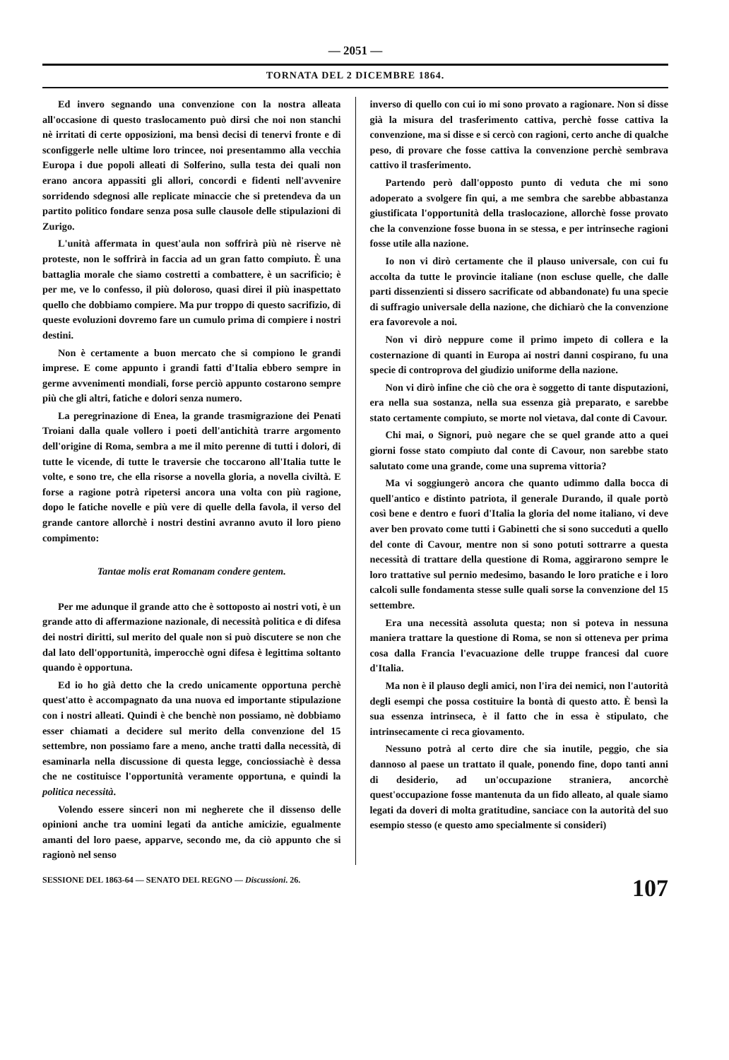— 2051 —
TORNATA DEL 2 DICEMBRE 1864.
Ed invero segnando una convenzione con la nostra alleata all'occasione di questo traslocamento può dirsi che noi non stanchi nè irritati di certe opposizioni, ma bensì decisi di tenervi fronte e di sconfiggerle nelle ultime loro trincee, noi presentammo alla vecchia Europa i due popoli alleati di Solferino, sulla testa dei quali non erano ancora appassiti gli allori, concordi e fidenti nell'avvenire sorridendo sdegnosi alle replicate minaccie che si pretendeva da un partito politico fondare senza posa sulle clausole delle stipulazioni di Zurigo.
L'unità affermata in quest'aula non soffrirà più nè riserve nè proteste, non le soffrirà in faccia ad un gran fatto compiuto. È una battaglia morale che siamo costretti a combattere, è un sacrificio; è per me, ve lo confesso, il più doloroso, quasi direi il più inaspettato quello che dobbiamo compiere. Ma pur troppo di questo sacrifizio, di queste evoluzioni dovremo fare un cumulo prima di compiere i nostri destini.
Non è certamente a buon mercato che si compiono le grandi imprese. E come appunto i grandi fatti d'Italia ebbero sempre in germe avvenimenti mondiali, forse perciò appunto costarono sempre più che gli altri, fatiche e dolori senza numero.
La peregrinazione di Enea, la grande trasmigrazione dei Penati Troiani dalla quale vollero i poeti dell'antichità trarre argomento dell'origine di Roma, sembra a me il mito perenne di tutti i dolori, di tutte le vicende, di tutte le traversie che toccarono all'Italia tutte le volte, e sono tre, che ella risorse a novella gloria, a novella civiltà. E forse a ragione potrà ripetersi ancora una volta con più ragione, dopo le fatiche novelle e più vere di quelle della favola, il verso del grande cantore allorchè i nostri destini avranno avuto il loro pieno compimento:
Tantae molis erat Romanam condere gentem.
Per me adunque il grande atto che è sottoposto ai nostri voti, è un grande atto di affermazione nazionale, di necessità politica e di difesa dei nostri diritti, sul merito del quale non si può discutere se non che dal lato dell'opportunità, imperocchè ogni difesa è legittima soltanto quando è opportuna.
Ed io ho già detto che la credo unicamente opportuna perchè quest'atto è accompagnato da una nuova ed importante stipulazione con i nostri alleati. Quindi è che benchè non possiamo, nè dobbiamo esser chiamati a decidere sul merito della convenzione del 15 settembre, non possiamo fare a meno, anche tratti dalla necessità, di esaminarla nella discussione di questa legge, conciossiachè è dessa che ne costituisce l'opportunità veramente opportuna, e quindi la politica necessità.
Volendo essere sinceri non mi negherete che il dissenso delle opinioni anche tra uomini legati da antiche amicizie, egualmente amanti del loro paese, apparve, secondo me, da ciò appunto che si ragionò nel senso
inverso di quello con cui io mi sono provato a ragionare. Non si disse già la misura del trasferimento cattiva, perchè fosse cattiva la convenzione, ma si disse e si cercò con ragioni, certo anche di qualche peso, di provare che fosse cattiva la convenzione perchè sembrava cattivo il trasferimento.
Partendo però dall'opposto punto di veduta che mi sono adoperato a svolgere fin qui, a me sembra che sarebbe abbastanza giustificata l'opportunità della traslocazione, allorchè fosse provato che la convenzione fosse buona in se stessa, e per intrinseche ragioni fosse utile alla nazione.
Io non vi dirò certamente che il plauso universale, con cui fu accolta da tutte le provincie italiane (non escluse quelle, che dalle parti dissenzienti si dissero sacrificate od abbandonate) fu una specie di suffragio universale della nazione, che dichiarò che la convenzione era favorevole a noi.
Non vi dirò neppure come il primo impeto di collera e la costernazione di quanti in Europa ai nostri danni cospirano, fu una specie di controprova del giudizio uniforme della nazione.
Non vi dirò infine che ciò che ora è soggetto di tante disputazioni, era nella sua sostanza, nella sua essenza già preparato, e sarebbe stato certamente compiuto, se morte nol vietava, dal conte di Cavour.
Chi mai, o Signori, può negare che se quel grande atto a quei giorni fosse stato compiuto dal conte di Cavour, non sarebbe stato salutato come una grande, come una suprema vittoria?
Ma vi soggiungerò ancora che quanto udimmo dalla bocca di quell'antico e distinto patriota, il generale Durando, il quale portò così bene e dentro e fuori d'Italia la gloria del nome italiano, vi deve aver ben provato come tutti i Gabinetti che si sono succeduti a quello del conte di Cavour, mentre non si sono potuti sottrarre a questa necessità di trattare della questione di Roma, aggirarono sempre le loro trattative sul pernio medesimo, basando le loro pratiche e i loro calcoli sulle fondamenta stesse sulle quali sorse la convenzione del 15 settembre.
Era una necessità assoluta questa; non si poteva in nessuna maniera trattare la questione di Roma, se non si otteneva per prima cosa dalla Francia l'evacuazione delle truppe francesi dal cuore d'Italia.
Ma non è il plauso degli amici, non l'ira dei nemici, non l'autorità degli esempi che possa costituire la bontà di questo atto. È bensì la sua essenza intrinseca, è il fatto che in essa è stipulato, che intrinsecamente ci reca giovamento.
Nessuno potrà al certo dire che sia inutile, peggio, che sia dannoso al paese un trattato il quale, ponendo fine, dopo tanti anni di desiderio, ad un'occupazione straniera, ancorchè quest'occupazione fosse mantenuta da un fido alleato, al quale siamo legati da doveri di molta gratitudine, sanciace con la autorità del suo esempio stesso (e questo amo specialmente si consideri)
SESSIONE DEL 1863-64 — SENATO DEL REGNO — Discussioni. 26. 107